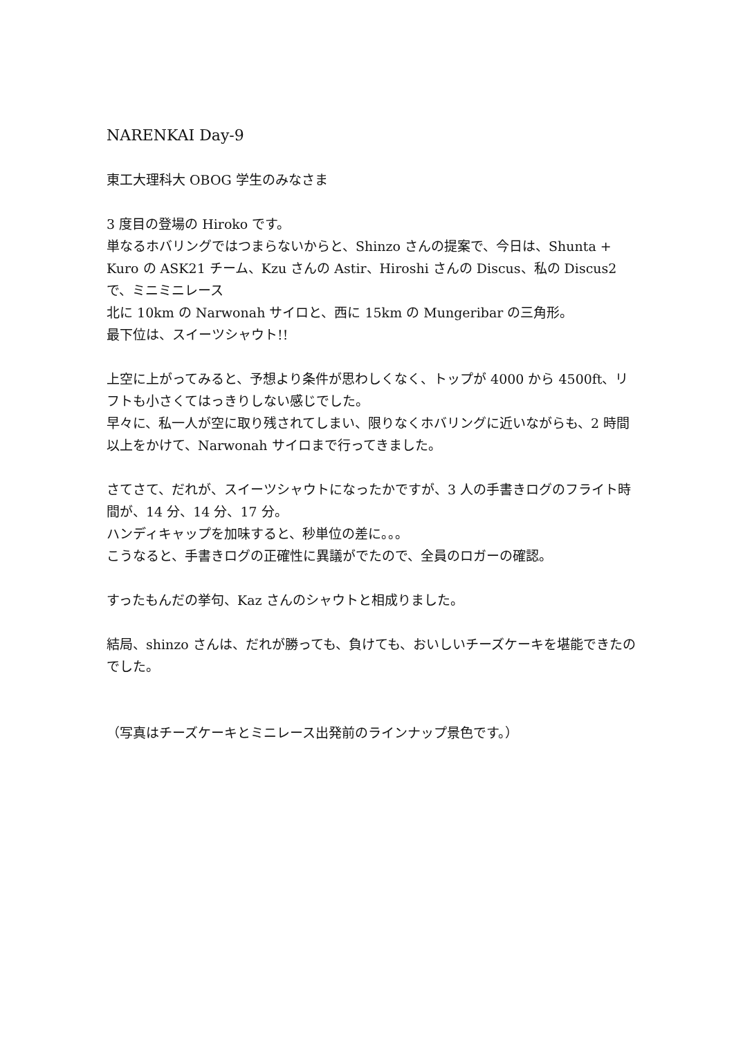NARENKAI Day-9
東工大理科大 OBOG 学生のみなさま
3 度目の登場の Hiroko です。
単なるホバリングではつまらないからと、Shinzo さんの提案で、今日は、Shunta + Kuro の ASK21 チーム、Kzu さんの Astir、Hiroshi さんの Discus、私の Discus2 で、ミニミニレース
北に 10km の Narwonah サイロと、西に 15km の Mungeribar の三角形。
最下位は、スイーツシャウト!!
上空に上がってみると、予想より条件が思わしくなく、トップが 4000 から 4500ft、リフトも小さくてはっきりしない感じでした。
早々に、私一人が空に取り残されてしまい、限りなくホバリングに近いながらも、2 時間以上をかけて、Narwonah サイロまで行ってきました。
さてさて、だれが、スイーツシャウトになったかですが、3 人の手書きログのフライト時間が、14 分、14 分、17 分。
ハンディキャップを加味すると、秒単位の差に。。。
こうなると、手書きログの正確性に異議がでたので、全員のロガーの確認。
すったもんだの挙句、Kaz さんのシャウトと相成りました。
結局、shinzo さんは、だれが勝っても、負けても、おいしいチーズケーキを堪能できたのでした。
（写真はチーズケーキとミニレース出発前のラインナップ景色です。）